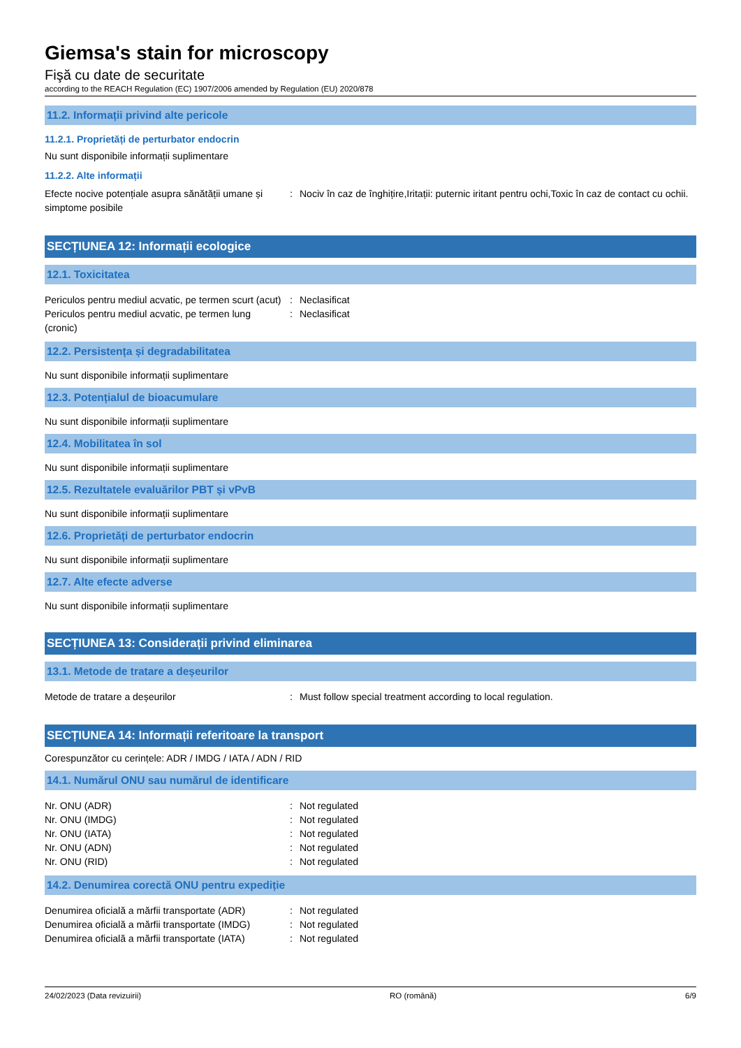Giemsa's stain for microscopy
Fişă cu date de securitate
according to the REACH Regulation (EC) 1907/2006 amended by Regulation (EU) 2020/878
11.2. Informații privind alte pericole
11.2.1. Proprietăți de perturbator endocrin
Nu sunt disponibile informații suplimentare
11.2.2. Alte informații
Efecte nocive potențiale asupra sănătății umane și simptome posibile
: Nociv în caz de înghițire,Iritații: puternic iritant pentru ochi,Toxic în caz de contact cu ochii.
SECȚIUNEA 12: Informații ecologice
12.1. Toxicitatea
Periculos pentru mediul acvatic, pe termen scurt (acut)
: Neclasificat
Periculos pentru mediul acvatic, pe termen lung (cronic)
: Neclasificat
12.2. Persistența și degradabilitatea
Nu sunt disponibile informații suplimentare
12.3. Potențialul de bioacumulare
Nu sunt disponibile informații suplimentare
12.4. Mobilitatea în sol
Nu sunt disponibile informații suplimentare
12.5. Rezultatele evaluărilor PBT și vPvB
Nu sunt disponibile informații suplimentare
12.6. Proprietăți de perturbator endocrin
Nu sunt disponibile informații suplimentare
12.7. Alte efecte adverse
Nu sunt disponibile informații suplimentare
SECȚIUNEA 13: Considerații privind eliminarea
13.1. Metode de tratare a deșeurilor
Metode de tratare a deșeurilor : Must follow special treatment according to local regulation.
SECȚIUNEA 14: Informații referitoare la transport
Corespunzător cu cerințele: ADR / IMDG / IATA / ADN / RID
14.1. Numărul ONU sau numărul de identificare
Nr. ONU (ADR) : Not regulated
Nr. ONU (IMDG) : Not regulated
Nr. ONU (IATA) : Not regulated
Nr. ONU (ADN) : Not regulated
Nr. ONU (RID) : Not regulated
14.2. Denumirea corectă ONU pentru expediție
Denumirea oficială a mărfii transportate (ADR)
: Not regulated
Denumirea oficială a mărfii transportate (IMDG)
: Not regulated
Denumirea oficială a mărfii transportate (IATA)
: Not regulated
24/02/2023 (Data revizuirii) RO (română) 6/9